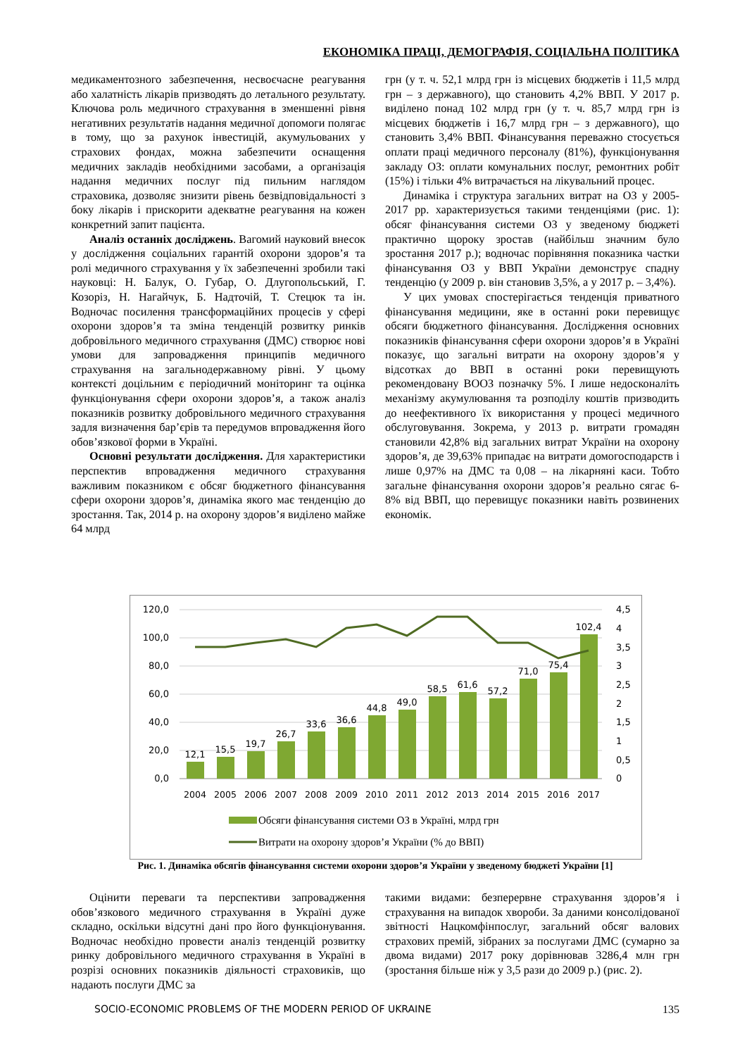ЕКОНОМІКА ПРАЦІ, ДЕМОГРАФІЯ, СОЦІАЛЬНА ПОЛІТИКА
медикаментозного забезпечення, несвоєчасне реагування або халатність лікарів призводять до летального результату. Ключова роль медичного страхування в зменшенні рівня негативних результатів надання медичної допомоги полягає в тому, що за рахунок інвестицій, акумульованих у страхових фондах, можна забезпечити оснащення медичних закладів необхідними засобами, а організація надання медичних послуг під пильним наглядом страховика, дозволяє знизити рівень безвідповідальності з боку лікарів і прискорити адекватне реагування на кожен конкретний запит пацієнта.
Аналіз останніх досліджень. Вагомий науковий внесок у дослідження соціальних гарантій охорони здоров’я та ролі медичного страхування у їх забезпеченні зробили такі науковці: Н. Балук, О. Губар, О. Длугопольський, Г. Козоріз, Н. Нагайчук, Б. Надточій, Т. Стецюк та ін. Водночас посилення трансформаційних процесів у сфері охорони здоров’я та зміна тенденцій розвитку ринків добровільного медичного страхування (ДМС) створює нові умови для запровадження принципів медичного страхування на загальнодержавному рівні. У цьому контексті доцільним є періодичний моніторинг та оцінка функціонування сфери охорони здоров’я, а також аналіз показників розвитку добровільного медичного страхування задля визначення бар’єрів та передумов впровадження його обов’язкової форми в Україні.
Основні результати дослідження. Для характеристики перспектив впровадження медичного страхування важливим показником є обсяг бюджетного фінансування сфери охорони здоров’я, динаміка якого має тенденцію до зростання. Так, 2014 р. на охорону здоров’я виділено майже 64 млрд
грн (у т. ч. 52,1 млрд грн із місцевих бюджетів і 11,5 млрд грн – з державного), що становить 4,2% ВВП. У 2017 р. виділено понад 102 млрд грн (у т. ч. 85,7 млрд грн із місцевих бюджетів і 16,7 млрд грн – з державного), що становить 3,4% ВВП. Фінансування переважно стосується оплати праці медичного персоналу (81%), функціонування закладу ОЗ: оплати комунальних послуг, ремонтних робіт (15%) і тільки 4% витрачається на лікувальний процес.
Динаміка і структура загальних витрат на ОЗ у 2005-2017 рр. характеризується такими тенденціями (рис. 1): обсяг фінансування системи ОЗ у зведеному бюджеті практично щороку зростав (найбільш значним було зростання 2017 р.); водночас порівняння показника частки фінансування ОЗ у ВВП України демонструє спадну тенденцію (у 2009 р. він становив 3,5%, а у 2017 р. – 3,4%).
У цих умовах спостерігається тенденція приватного фінансування медицини, яке в останні роки перевищує обсяги бюджетного фінансування. Дослідження основних показників фінансування сфери охорони здоров’я в Україні показує, що загальні витрати на охорону здоров’я у відсотках до ВВП в останні роки перевищують рекомендовану ВООЗ позначку 5%. І лише недосконаліть механізму акумулювання та розподілу коштів призводить до неефективного їх використання у процесі медичного обслуговування. Зокрема, у 2013 р. витрати громадян становили 42,8% від загальних витрат України на охорону здоров’я, де 39,63% припадає на витрати домогосподарств і лише 0,97% на ДМС та 0,08 – на лікарняні каси. Тобто загальне фінансування охорони здоров’я реально сягає 6-8% від ВВП, що перевищує показники навіть розвинених економік.
120,0
100,0
80,0
60,0
40,0
20,0
0,0
4,5
4
3,5
3
2,5
2
1,5
1
0,5
0
12,1
15,5
19,7
26,7
33,6
36,6
44,8
49,0
58,5
61,6
57,2
71,0
75,4
102,4
2004
2005
2006
2007
2008
2009
2010
2011
2012
2013
2014
2015
2016
2017
Обсяги фінансування системи ОЗ в Україні, млрд грн
Витрати на охорону здоров’я України (% до ВВП)
Рис. 1. Динаміка обсягів фінансування системи охорони здоров’я України у зведеному бюджеті України [1]
Оцінити переваги та перспективи запровадження обов’язкового медичного страхування в Україні дуже складно, оскільки відсутні дані про його функціонування. Водночас необхідно провести аналіз тенденцій розвитку ринку добровільного медичного страхування в Україні в розрізі основних показників діяльності страховиків, що надають послуги ДМС за
такими видами: безперервне страхування здоров’я і страхування на випадок хвороби. За даними консолідованої звітності Нацкомфінпослуг, загальний обсяг валових страхових премій, зібраних за послугами ДМС (сумарно за двома видами) 2017 року дорівнював 3286,4 млн грн (зростання більше ніж у 3,5 рази до 2009 р.) (рис. 2).
SOCIO-ECONOMIC PROBLEMS OF THE MODERN PERIOD OF UKRAINE 135